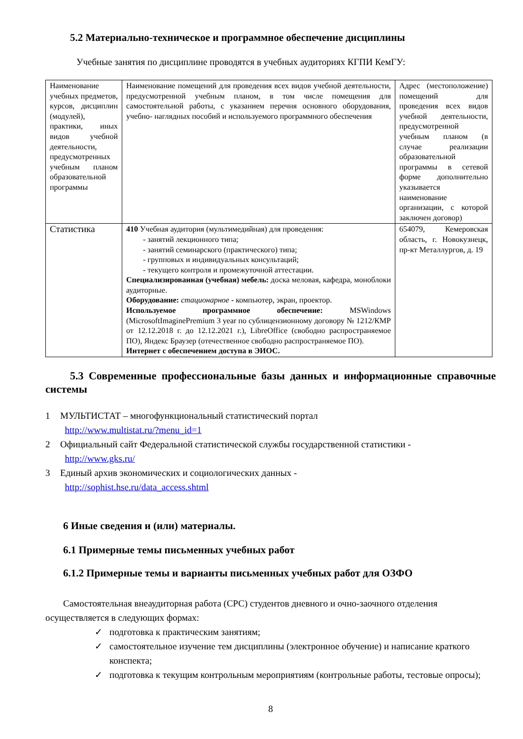5.2 Материально-техническое и программное обеспечение дисциплины
Учебные занятия по дисциплине проводятся в учебных аудиториях КГПИ КемГУ:
| Наименование учебных предметов, курсов, дисциплин (модулей), практики, иных видов учебной деятельности, предусмотренных учебным планом образовательной программы | Наименование помещений для проведения всех видов учебной деятельности, предусмотренной учебным планом, в том числе помещения для самостоятельной работы, с указанием перечня основного оборудования, учебно- наглядных пособий и используемого программного обеспечения | Адрес (местоположение) помещений для проведения всех видов учебной деятельности, предусмотренной учебным планом (в случае реализации образовательной программы в сетевой форме дополнительно указывается наименование организации, с которой заключен договор) |
| Статистика | 410 Учебная аудитория (мультимедийная) для проведения: - занятий лекционного типа; - занятий семинарского (практического) типа; - групповых и индивидуальных консультаций; - текущего контроля и промежуточной аттестации. Специализированная (учебная) мебель: доска меловая, кафедра, моноблоки аудиторные. Оборудование: стационарное - компьютер, экран, проектор. Используемое программное обеспечение: MSWindows (MicrosoftImaginePremium 3 year по сублицензионному договору № 1212/КМР от 12.12.2018 г. до 12.12.2021 г.), LibreOffice (свободно распространяемое ПО), Яндекс Браузер (отечественное свободно распространяемое ПО). Интернет с обеспечением доступа в ЭИОС. | 654079, Кемеровская область, г. Новокузнецк, пр-кт Металлургов, д. 19 |
5.3 Современные профессиональные базы данных и информационные справочные системы
1 МУЛЬТИСТАТ – многофункциональный статистический портал
http://www.multistat.ru/?menu_id=1
2 Официальный сайт Федеральной статистической службы государственной статистики -
http://www.gks.ru/
3 Единый архив экономических и социологических данных -
http://sophist.hse.ru/data_access.shtml
6 Иные сведения и (или) материалы.
6.1 Примерные темы письменных учебных работ
6.1.2 Примерные темы и варианты письменных учебных работ для ОЗФО
Самостоятельная внеаудиторная работа (СРС) студентов дневного и очно-заочного отделения осуществляется в следующих формах:
✓ подготовка к практическим занятиям;
✓ самостоятельное изучение тем дисциплины (электронное обучение) и написание краткого конспекта;
✓ подготовка к текущим контрольным мероприятиям (контрольные работы, тестовые опросы);
8